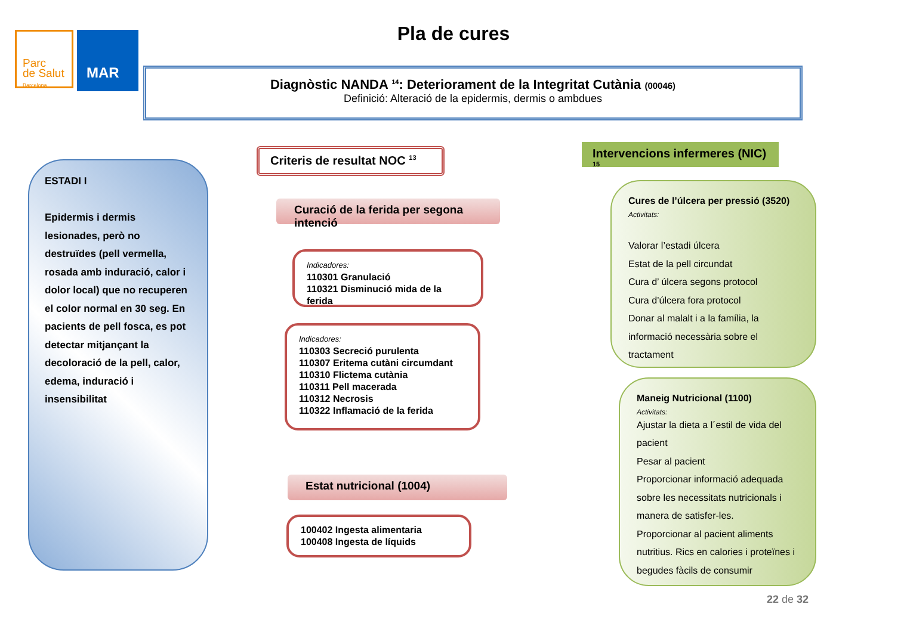Parc
de Salut
Barcelona
MAR
Pla de cures
Diagnòstic NANDA <sup>14</sup>: Deteriorament de la Integritat Cutània (00046)
Definició: Alteració de la epidermis, dermis o ambdues
ESTADI I
Epidermis i dermis lesionades, però no destruïdes (pell vermella, rosada amb induració, calor i dolor local) que no recuperen el color normal en 30 seg. En pacients de pell fosca, es pot detectar mitjançant la decoloració de la pell, calor, edema, induració i insensibilitat
Criteris de resultat NOC <sup>13</sup>
Curació de la ferida per segona intenció
Indicadores:
110301 Granulació
110321 Disminució mida de la ferida
Indicadores:
110303 Secreció purulenta
110307 Eritema cutàni circumdant
110310 Flictema cutània
110311 Pell macerada
110312 Necrosis
110322 Inflamació de la ferida
Estat nutricional (1004)
100402 Ingesta alimentaria
100408 Ingesta de líquids
Intervencions infermeres (NIC) <sup>15</sup>
Cures de l’úlcera per pressió (3520)
Activitats:
Valorar l’estadi úlcera
Estat de la pell circundat
Cura d’ úlcera segons protocol
Cura d’úlcera fora protocol
Donar al malalt i a la família, la informació necessària sobre el tractament
Maneig Nutricional (1100)
Activitats:
Ajustar la dieta a l´estil de vida del pacient
Pesar al pacient
Proporcionar informació adequada sobre les necessitats nutricionals i manera de satisfer-les.
Proporcionar al pacient aliments nutritius. Rics en calories i proteïnes i begudes fàcils de consumir
22 de 32